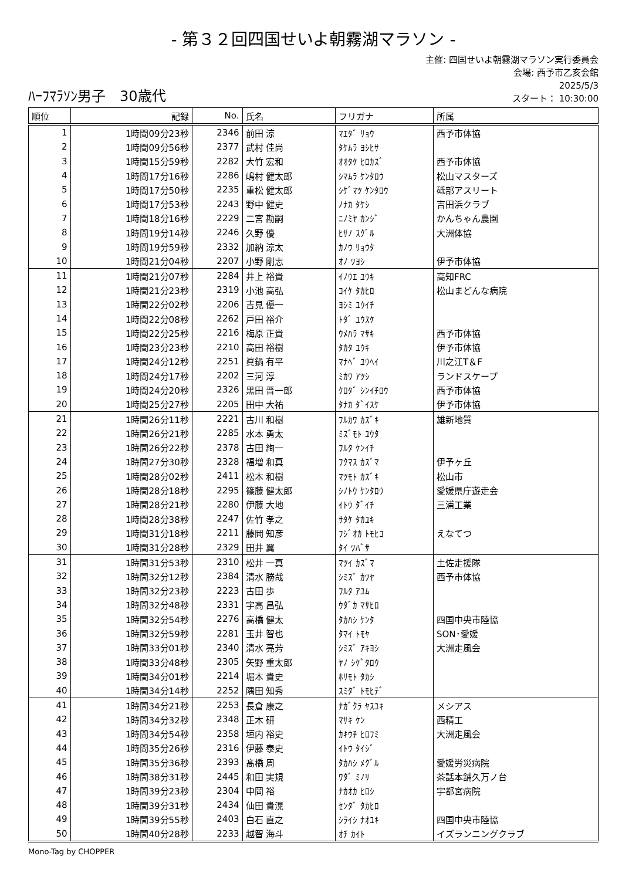- 第３２回四国せいよ朝霧湖マラソン -
ﾊｰﾌﾏﾗｿﾝ男子　30歳代
主催: 四国せいよ朝霧湖マラソン実行委員会
会場: 西予市乙亥会館
2025/5/3
スタート： 10:30:00
| 順位 | 記録 | No. | 氏名 | フリガナ | 所属 |
| --- | --- | --- | --- | --- | --- |
| 1 | 1時間09分23秒 | 2346 | 前田 涼 | ﾏｴﾀﾞ ﾘｮｳ | 西予市体協 |
| 2 | 1時間09分56秒 | 2377 | 武村 佳尚 | ﾀｹﾑﾗ ﾖｼﾋｻ | |
| 3 | 1時間15分59秒 | 2282 | 大竹 宏和 | ｵｵﾀｹ ﾋﾛｶｽﾞ | 西予市体協 |
| 4 | 1時間17分16秒 | 2286 | 嶋村 健太郎 | ｼﾏﾑﾗ ｹﾝﾀﾛｳ | 松山マスターズ |
| 5 | 1時間17分50秒 | 2235 | 重松 健太郎 | ｼｹﾞﾏﾂ ｹﾝﾀﾛｳ | 砥部アスリート |
| 6 | 1時間17分53秒 | 2243 | 野中 健史 | ﾉﾅｶ ﾀｹｼ | 吉田浜クラブ |
| 7 | 1時間18分16秒 | 2229 | 二宮 勘嗣 | ﾆﾉﾐﾔ ｶﾝｼﾞ | かんちゃん農園 |
| 8 | 1時間19分14秒 | 2246 | 久野 優 | ﾋｻﾉ ｽｸﾞﾙ | 大洲体協 |
| 9 | 1時間19分59秒 | 2332 | 加納 涼太 | ｶﾉｳ ﾘｮｳﾀ | |
| 10 | 1時間21分04秒 | 2207 | 小野 剛志 | ｵﾉ ﾂﾖｼ | 伊予市体協 |
| 11 | 1時間21分07秒 | 2284 | 井上 裕貴 | ｲﾉｳｴ ﾕｳｷ | 高知FRC |
| 12 | 1時間21分23秒 | 2319 | 小池 高弘 | ｺｲｹ ﾀｶﾋﾛ | 松山まどんな病院 |
| 13 | 1時間22分02秒 | 2206 | 吉見 優一 | ﾖｼﾐ ﾕｳｲﾁ | |
| 14 | 1時間22分08秒 | 2262 | 戸田 裕介 | ﾄﾀﾞ ﾕｳｽｹ | |
| 15 | 1時間22分25秒 | 2216 | 梅原 正貴 | ｳﾒﾊﾗ ﾏｻｷ | 西予市体協 |
| 16 | 1時間23分23秒 | 2210 | 高田 裕樹 | ﾀｶﾀ ﾕｳｷ | 伊予市体協 |
| 17 | 1時間24分12秒 | 2251 | 眞鍋 有平 | ﾏﾅﾍﾞ ﾕｳﾍｲ | 川之江T＆F |
| 18 | 1時間24分17秒 | 2202 | 三河 淳 | ﾐｶﾜ ｱﾂｼ | ランドスケープ |
| 19 | 1時間24分20秒 | 2326 | 黒田 晋一郎 | ｸﾛﾀﾞ ｼﾝｲﾁﾛｳ | 西予市体協 |
| 20 | 1時間25分27秒 | 2205 | 田中 大祐 | ﾀﾅｶ ﾀﾞｲｽｹ | 伊予市体協 |
| 21 | 1時間26分11秒 | 2221 | 古川 和樹 | ﾌﾙｶﾜ ｶｽﾞｷ | 雄新地質 |
| 22 | 1時間26分21秒 | 2285 | 水本 勇太 | ﾐｽﾞﾓﾄ ﾕｳﾀ | |
| 23 | 1時間26分22秒 | 2378 | 古田 絢一 | ﾌﾙﾀ ｹﾝｲﾁ | |
| 24 | 1時間27分30秒 | 2328 | 福増 和真 | ﾌｸﾏｽ ｶｽﾞﾏ | 伊予ヶ丘 |
| 25 | 1時間28分02秒 | 2411 | 松本 和樹 | ﾏﾂﾓﾄ ｶｽﾞｷ | 松山市 |
| 26 | 1時間28分18秒 | 2295 | 篠藤 健太郎 | ｼﾉﾄｳ ｹﾝﾀﾛｳ | 愛媛県庁遊走会 |
| 27 | 1時間28分21秒 | 2280 | 伊藤 大地 | ｲﾄｳ ﾀﾞｲﾁ | 三浦工業 |
| 28 | 1時間28分38秒 | 2247 | 佐竹 孝之 | ｻﾀｹ ﾀｶﾕｷ | |
| 29 | 1時間31分18秒 | 2211 | 藤岡 知彦 | ﾌｼﾞｵｶ ﾄﾓﾋｺ | えなてつ |
| 30 | 1時間31分28秒 | 2329 | 田井 翼 | ﾀｲ ﾂﾊﾞｻ | |
| 31 | 1時間31分53秒 | 2310 | 松井 一真 | ﾏﾂｲ ｶｽﾞﾏ | 土佐走援隊 |
| 32 | 1時間32分12秒 | 2384 | 清水 勝哉 | ｼﾐｽﾞ ｶﾂﾔ | 西予市体協 |
| 33 | 1時間32分23秒 | 2223 | 古田 歩 | ﾌﾙﾀ ｱﾕﾑ | |
| 34 | 1時間32分48秒 | 2331 | 宇高 昌弘 | ｳﾀﾞｶ ﾏｻﾋﾛ | |
| 35 | 1時間32分54秒 | 2276 | 高橋 健太 | ﾀｶﾊｼ ｹﾝﾀ | 四国中央市陸協 |
| 36 | 1時間32分59秒 | 2281 | 玉井 智也 | ﾀﾏｲ ﾄﾓﾔ | SON･愛媛 |
| 37 | 1時間33分01秒 | 2340 | 清水 亮芳 | ｼﾐｽﾞ ｱｷﾖｼ | 大洲走風会 |
| 38 | 1時間33分48秒 | 2305 | 矢野 重太郎 | ﾔﾉ ｼｹﾞﾀﾛｳ | |
| 39 | 1時間34分01秒 | 2214 | 堀本 貴史 | ﾎﾘﾓﾄ ﾀｶｼ | |
| 40 | 1時間34分14秒 | 2252 | 隅田 知秀 | ｽﾐﾀﾞ ﾄﾓﾋﾃﾞ | |
| 41 | 1時間34分21秒 | 2253 | 長倉 康之 | ﾅｶﾞｸﾗ ﾔｽﾕｷ | メシアス |
| 42 | 1時間34分32秒 | 2348 | 正木 研 | ﾏｻｷ ｹﾝ | 西精工 |
| 43 | 1時間34分54秒 | 2358 | 垣内 裕史 | ｶｷｳﾁ ﾋﾛﾌﾐ | 大洲走風会 |
| 44 | 1時間35分26秒 | 2316 | 伊藤 泰史 | ｲﾄｳ ﾀｲｼﾞ | |
| 45 | 1時間35分36秒 | 2393 | 髙橋 周 | ﾀｶﾊｼ ﾒｸﾞﾙ | 愛媛労災病院 |
| 46 | 1時間38分31秒 | 2445 | 和田 実規 | ﾜﾀﾞ ﾐﾉﾘ | 茶話本舗久万ノ台 |
| 47 | 1時間39分23秒 | 2304 | 中岡 裕 | ﾅｶｵｶ ﾋﾛｼ | 宇都宮病院 |
| 48 | 1時間39分31秒 | 2434 | 仙田 貴滉 | ｾﾝﾀﾞ ﾀｶﾋﾛ | |
| 49 | 1時間39分55秒 | 2403 | 白石 直之 | ｼﾗｲｼ ﾅｵﾕｷ | 四国中央市陸協 |
| 50 | 1時間40分28秒 | 2233 | 越智 海斗 | ｵﾁ ｶｲﾄ | イズランニングクラブ |
Mono-Tag by CHOPPER